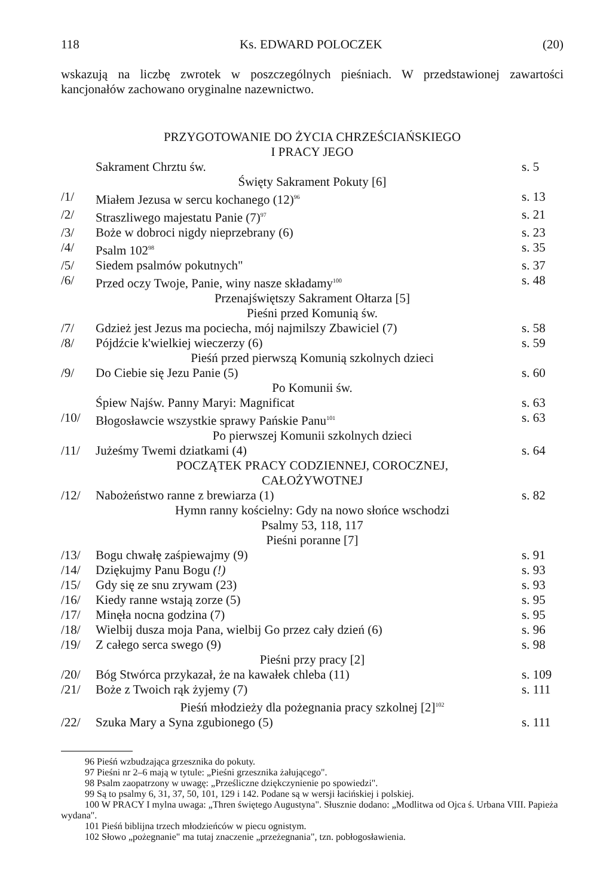118 Ks. EDWARD POLOCZEK (20)
wskazują na liczbę zwrotek w poszczególnych pieśniach. W przedstawionej zawartości kancjonałów zachowano oryginalne nazewnictwo.
| PRZYGOTOWANIE DO ŻYCIA CHRZEŚCIAŃSKIEGO I PRACY JEGO | | |
| | Sakrament Chrztu św. | s. 5 |
| Święty Sakrament Pokuty [6] | | |
| /1/ | Miałem Jezusa w sercu kochanego (12)<sup>96</sup> | s. 13 |
| /2/ | Straszliwego majestatu Panie (7)<sup>97</sup> | s. 21 |
| /3/ | Boże w dobroci nigdy nieprzebrany (6) | s. 23 |
| /4/ | Psalm 102<sup>98</sup> | s. 35 |
| /5/ | Siedem psalmów pokutnych" | s. 37 |
| /6/ | Przed oczy Twoje, Panie, winy nasze składamy<sup>100</sup> | s. 48 |
| Przenajświętszy Sakrament Ołtarza [5] | | |
| Pieśni przed Komunią św. | | |
| /7/ | Gdzież jest Jezus ma pociecha, mój najmilszy Zbawiciel (7) | s. 58 |
| /8/ | Pójdźcie k'wielkiej wieczerzy (6) | s. 59 |
| Pieśń przed pierwszą Komunią szkolnych dzieci | | |
| /9/ | Do Ciebie się Jezu Panie (5) | s. 60 |
| Po Komunii św. | | |
| | Śpiew Najśw. Panny Maryi: Magnificat | s. 63 |
| /10/ | Błogosławcie wszystkie sprawy Pańskie Panu<sup>101</sup> | s. 63 |
| Po pierwszej Komunii szkolnych dzieci | | |
| /11/ | Jużeśmy Twemi dziatkami (4) | s. 64 |
| POCZĄTEK PRACY CODZIENNEJ, COROCZNEJ, CAŁOŻYWOTNEJ | | |
| /12/ | Nabożeństwo ranne z brewiarza (1) | s. 82 |
| Hymn ranny kościelny: Gdy na nowo słońce wschodzi | | |
| Psalmy 53, 118, 117 | | |
| Pieśni poranne [7] | | |
| /13/ | Bogu chwałę zaśpiewajmy (9) | s. 91 |
| /14/ | Dziękujmy Panu Bogu (!) | s. 93 |
| /15/ | Gdy się ze snu zrywam (23) | s. 93 |
| /16/ | Kiedy ranne wstają zorze (5) | s. 95 |
| /17/ | Minęła nocna godzina (7) | s. 95 |
| /18/ | Wielbij dusza moja Pana, wielbij Go przez cały dzień (6) | s. 96 |
| /19/ | Z całego serca swego (9) | s. 98 |
| Pieśni przy pracy [2] | | |
| /20/ | Bóg Stwórca przykazał, że na kawałek chleba (11) | s. 109 |
| /21/ | Boże z Twoich rąk żyjemy (7) | s. 111 |
| Pieśń młodzieży dla pożegnania pracy szkolnej [2]<sup>102</sup> | | |
| /22/ | Szuka Mary a Syna zgubionego (5) | s. 111 |
96 Pieśń wzbudzająca grzesznika do pokuty.
97 Pieśni nr 2–6 mają w tytule: „Pieśni grzesznika żałującego".
98 Psalm zaopatrzony w uwagę: „Prześliczne dziękczynienie po spowiedzi".
99 Są to psalmy 6, 31, 37, 50, 101, 129 i 142. Podane są w wersji łacińskiej i polskiej.
100 W PRACY I mylna uwaga: „Thren świętego Augustyna". Słusznie dodano: „Modlitwa od Ojca ś. Urbana VIII. Papieża wydana".
101 Pieśń biblijna trzech młodzieńców w piecu ognistym.
102 Słowo „pożegnanie" ma tutaj znaczenie „przeżegnania", tzn. pobłogosławienia.